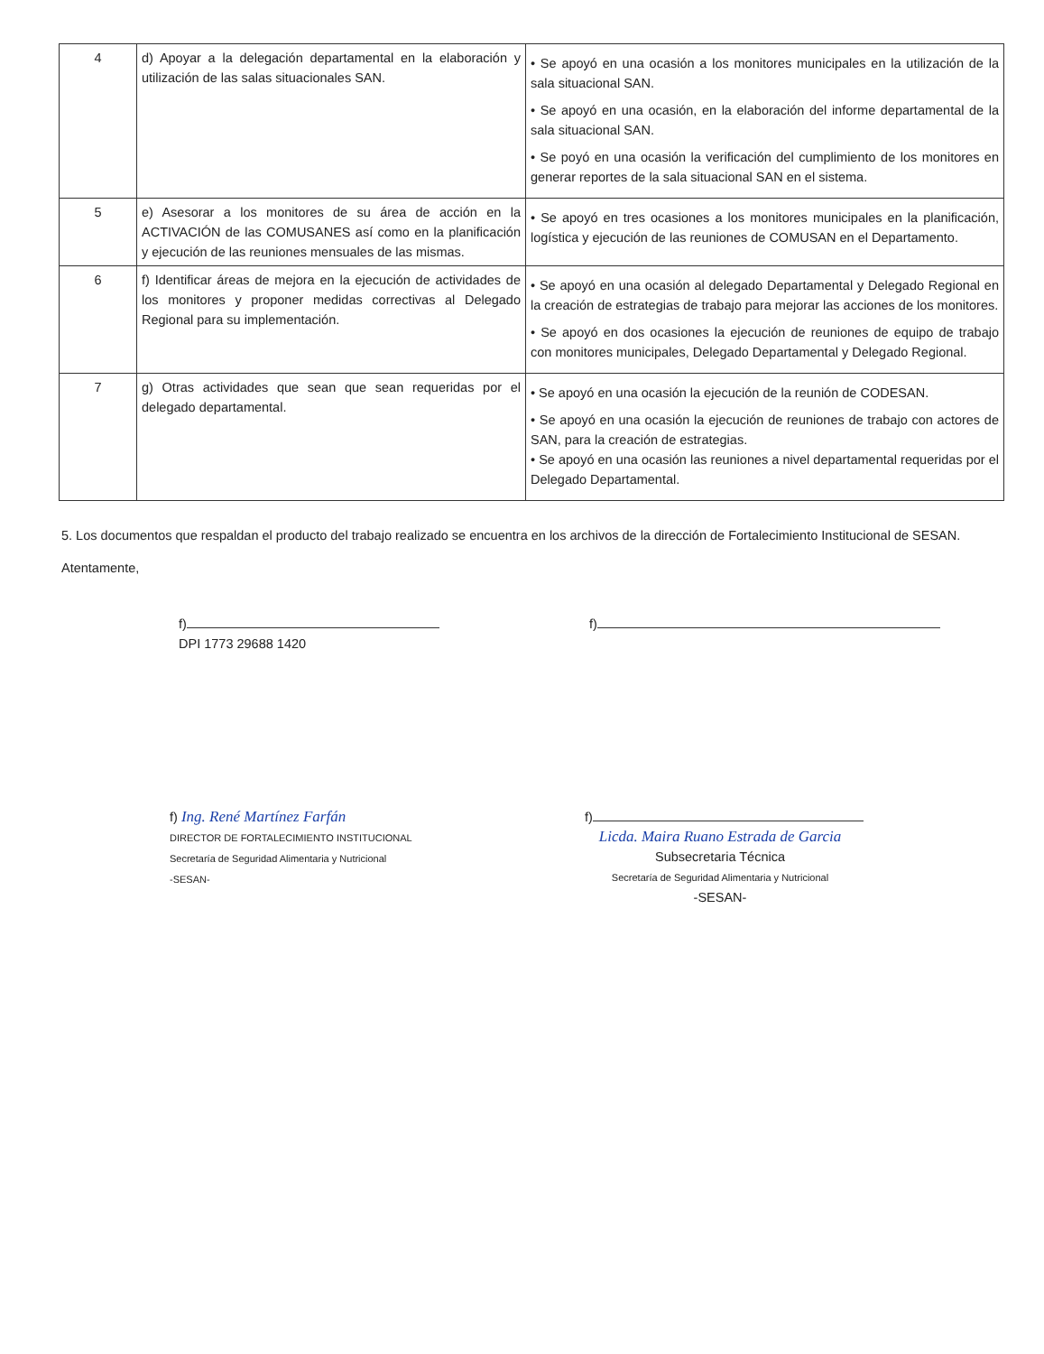| 4 | d) Apoyar a la delegación departamental en la elaboración y utilización de las salas situacionales SAN. | • Se apoyó en una ocasión a los monitores municipales en la utilización de la sala situacional SAN. • Se apoyó en una ocasión, en la elaboración del informe departamental de la sala situacional SAN. • Se poyó en una ocasión la verificación del cumplimiento de los monitores en generar reportes de la sala situacional SAN en el sistema. |
| 5 | e) Asesorar a los monitores de su área de acción en la ACTIVACIÓN de las COMUSANES así como en la planificación y ejecución de las reuniones mensuales de las mismas. | • Se apoyó en tres ocasiones a los monitores municipales en la planificación, logística y ejecución de las reuniones de COMUSAN en el Departamento. |
| 6 | f) Identificar áreas de mejora en la ejecución de actividades de los monitores y proponer medidas correctivas al Delegado Regional para su implementación. | • Se apoyó en una ocasión al delegado Departamental y Delegado Regional en la creación de estrategias de trabajo para mejorar las acciones de los monitores. • Se apoyó en dos ocasiones la ejecución de reuniones de equipo de trabajo con monitores municipales, Delegado Departamental y Delegado Regional. |
| 7 | g) Otras actividades que sean que sean requeridas por el delegado departamental. | • Se apoyó en una ocasión la ejecución de la reunión de CODESAN. • Se apoyó en una ocasión la ejecución de reuniones de trabajo con actores de SAN, para la creación de estrategias. • Se apoyó en una ocasión las reuniones a nivel departamental requeridas por el Delegado Departamental. |
5. Los documentos que respaldan el producto del trabajo realizado se encuentra en los archivos de la dirección de Fortalecimiento Institucional de SESAN.
Atentamente,
f)
DPI 1773 29688 1420
f)
f) Ing. René Martínez Farfán
DIRECTOR DE FORTALECIMIENTO INSTITUCIONAL
Secretaría de Seguridad Alimentaria y Nutricional
-SESAN-
f)
Licda. Maira Ruano Estrada de Garcia
Subsecretaria Técnica
Secretaría de Seguridad Alimentaria y Nutricional
-SESAN-